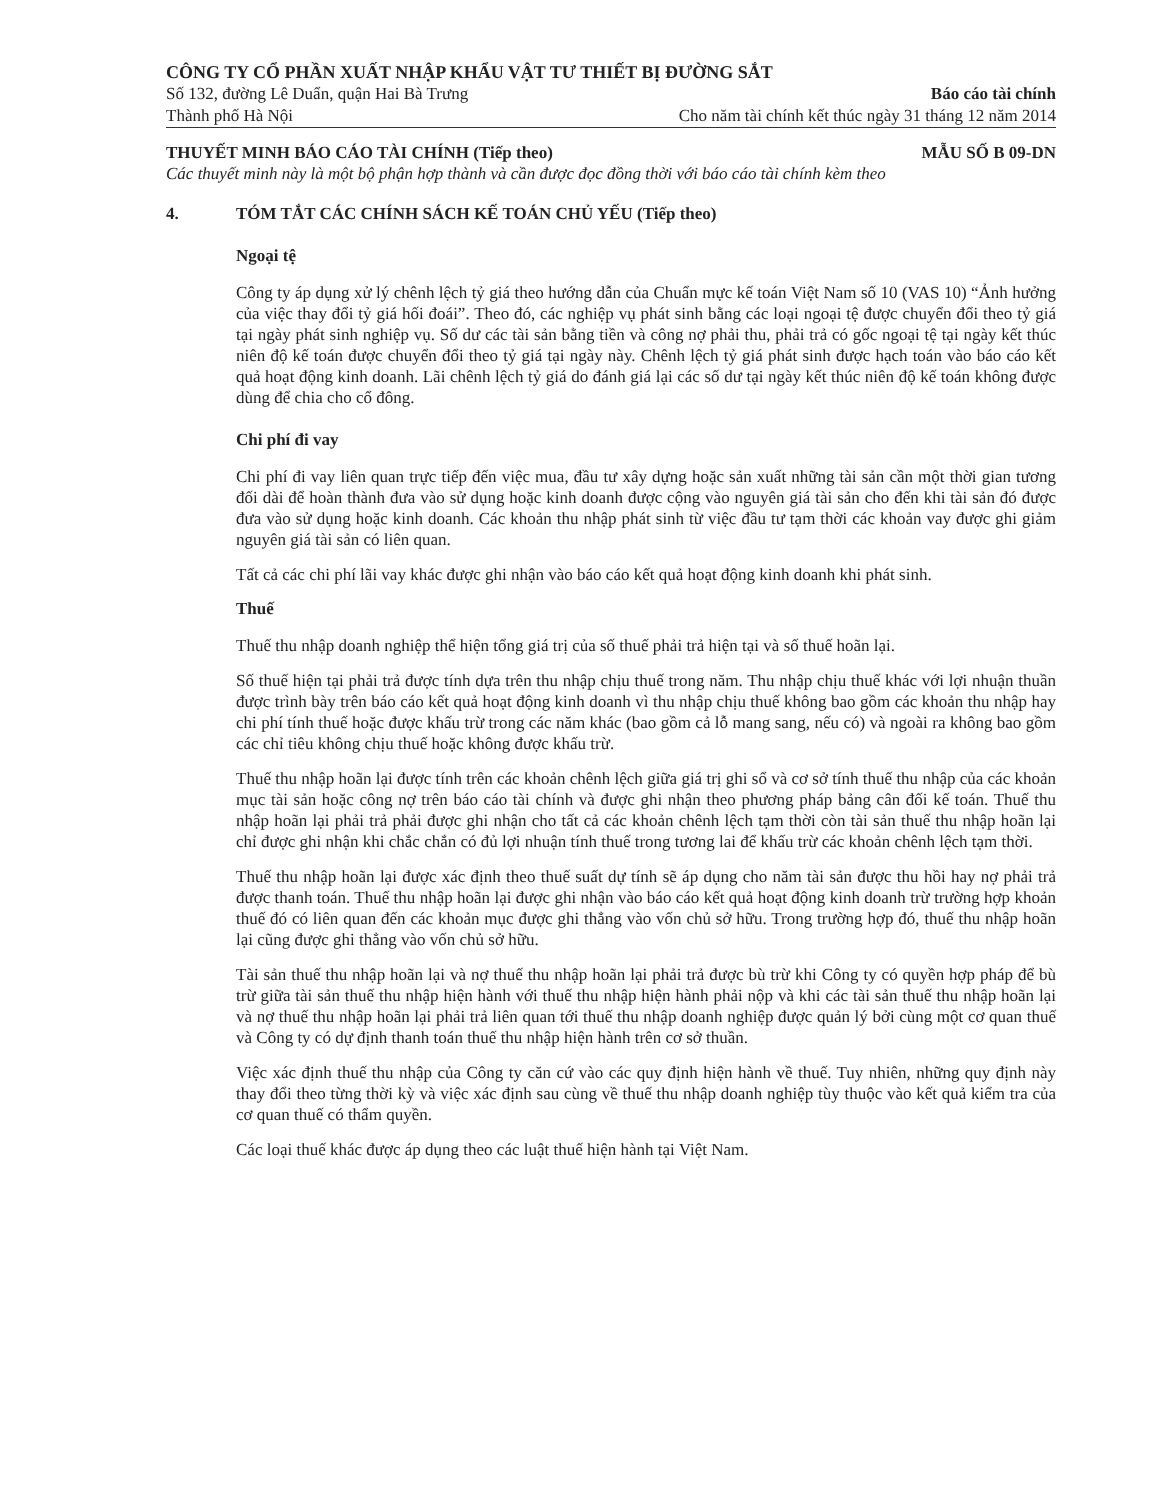CÔNG TY CỔ PHẦN XUẤT NHẬP KHẨU VẬT TƯ THIẾT BỊ ĐƯỜNG SẮT
Số 132, đường Lê Duẩn, quận Hai Bà Trưng Báo cáo tài chính
Thành phố Hà Nội Cho năm tài chính kết thúc ngày 31 tháng 12 năm 2014
THUYẾT MINH BÁO CÁO TÀI CHÍNH (Tiếp theo) MẪU SỐ B 09-DN
Các thuyết minh này là một bộ phận hợp thành và cần được đọc đồng thời với báo cáo tài chính kèm theo
4. TÓM TẮT CÁC CHÍNH SÁCH KẾ TOÁN CHỦ YẾU (Tiếp theo)
Ngoại tệ
Công ty áp dụng xử lý chênh lệch tỷ giá theo hướng dẫn của Chuẩn mực kế toán Việt Nam số 10 (VAS 10) “Ảnh hưởng của việc thay đổi tỷ giá hối đoái”. Theo đó, các nghiệp vụ phát sinh bằng các loại ngoại tệ được chuyển đổi theo tỷ giá tại ngày phát sinh nghiệp vụ. Số dư các tài sản bằng tiền và công nợ phải thu, phải trả có gốc ngoại tệ tại ngày kết thúc niên độ kế toán được chuyển đổi theo tỷ giá tại ngày này. Chênh lệch tỷ giá phát sinh được hạch toán vào báo cáo kết quả hoạt động kinh doanh. Lãi chênh lệch tỷ giá do đánh giá lại các số dư tại ngày kết thúc niên độ kế toán không được dùng để chia cho cổ đông.
Chi phí đi vay
Chi phí đi vay liên quan trực tiếp đến việc mua, đầu tư xây dựng hoặc sản xuất những tài sản cần một thời gian tương đối dài để hoàn thành đưa vào sử dụng hoặc kinh doanh được cộng vào nguyên giá tài sản cho đến khi tài sản đó được đưa vào sử dụng hoặc kinh doanh. Các khoản thu nhập phát sinh từ việc đầu tư tạm thời các khoản vay được ghi giảm nguyên giá tài sản có liên quan.
Tất cả các chi phí lãi vay khác được ghi nhận vào báo cáo kết quả hoạt động kinh doanh khi phát sinh.
Thuế
Thuế thu nhập doanh nghiệp thể hiện tổng giá trị của số thuế phải trả hiện tại và số thuế hoãn lại.
Số thuế hiện tại phải trả được tính dựa trên thu nhập chịu thuế trong năm. Thu nhập chịu thuế khác với lợi nhuận thuần được trình bày trên báo cáo kết quả hoạt động kinh doanh vì thu nhập chịu thuế không bao gồm các khoản thu nhập hay chi phí tính thuế hoặc được khấu trừ trong các năm khác (bao gồm cả lỗ mang sang, nếu có) và ngoài ra không bao gồm các chỉ tiêu không chịu thuế hoặc không được khấu trừ.
Thuế thu nhập hoãn lại được tính trên các khoản chênh lệch giữa giá trị ghi sổ và cơ sở tính thuế thu nhập của các khoản mục tài sản hoặc công nợ trên báo cáo tài chính và được ghi nhận theo phương pháp bảng cân đối kế toán. Thuế thu nhập hoãn lại phải trả phải được ghi nhận cho tất cả các khoản chênh lệch tạm thời còn tài sản thuế thu nhập hoãn lại chỉ được ghi nhận khi chắc chắn có đủ lợi nhuận tính thuế trong tương lai để khấu trừ các khoản chênh lệch tạm thời.
Thuế thu nhập hoãn lại được xác định theo thuế suất dự tính sẽ áp dụng cho năm tài sản được thu hồi hay nợ phải trả được thanh toán. Thuế thu nhập hoãn lại được ghi nhận vào báo cáo kết quả hoạt động kinh doanh trừ trường hợp khoản thuế đó có liên quan đến các khoản mục được ghi thẳng vào vốn chủ sở hữu. Trong trường hợp đó, thuế thu nhập hoãn lại cũng được ghi thẳng vào vốn chủ sở hữu.
Tài sản thuế thu nhập hoãn lại và nợ thuế thu nhập hoãn lại phải trả được bù trừ khi Công ty có quyền hợp pháp để bù trừ giữa tài sản thuế thu nhập hiện hành với thuế thu nhập hiện hành phải nộp và khi các tài sản thuế thu nhập hoãn lại và nợ thuế thu nhập hoãn lại phải trả liên quan tới thuế thu nhập doanh nghiệp được quản lý bởi cùng một cơ quan thuế và Công ty có dự định thanh toán thuế thu nhập hiện hành trên cơ sở thuần.
Việc xác định thuế thu nhập của Công ty căn cứ vào các quy định hiện hành về thuế. Tuy nhiên, những quy định này thay đổi theo từng thời kỳ và việc xác định sau cùng về thuế thu nhập doanh nghiệp tùy thuộc vào kết quả kiểm tra của cơ quan thuế có thẩm quyền.
Các loại thuế khác được áp dụng theo các luật thuế hiện hành tại Việt Nam.